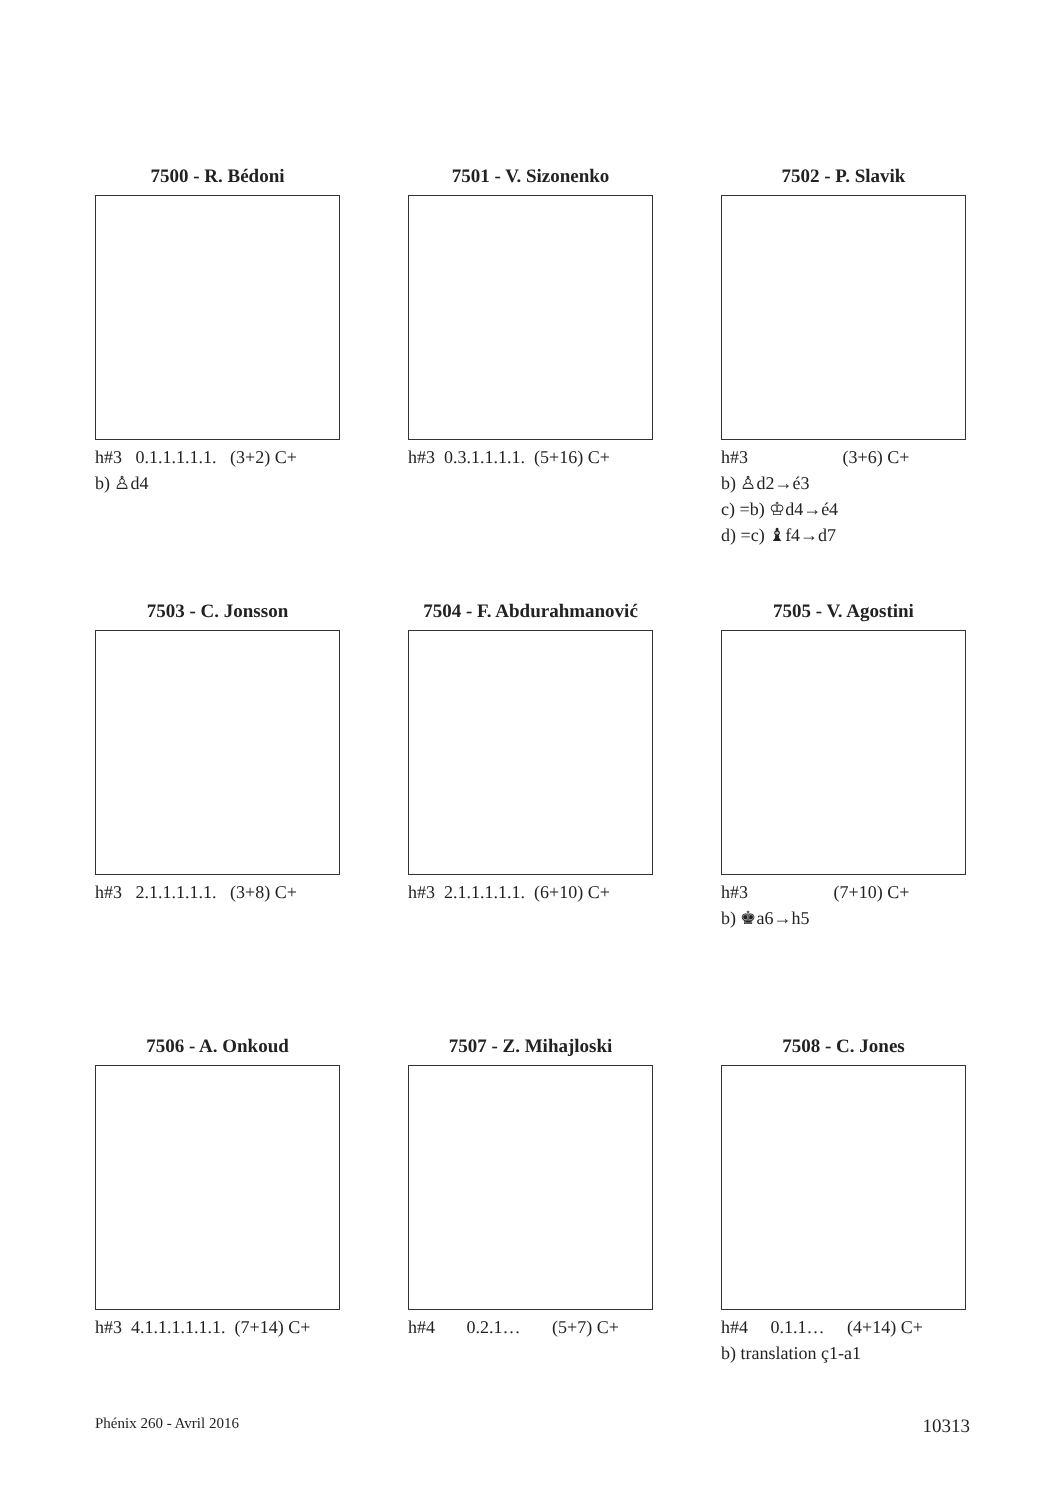7500 - R. Bédoni
h#3 0.1.1.1.1.1. (3+2) C+
b) ♙d4
7501 - V. Sizonenko
h#3 0.3.1.1.1.1. (5+16) C+
7502 - P. Slavik
h#3 (3+6) C+
b) ♙d2→é3
c) =b) ♔d4→é4
d) =c) ♝f4→d7
7503 - C. Jonsson
h#3 2.1.1.1.1.1. (3+8) C+
7504 - F. Abdurahmanović
h#3 2.1.1.1.1.1. (6+10) C+
7505 - V. Agostini
h#3 (7+10) C+
b) ♚a6→h5
7506 - A. Onkoud
h#3 4.1.1.1.1.1.1. (7+14) C+
7507 - Z. Mihajloski
h#4 0.2.1… (5+7) C+
7508 - C. Jones
h#4 0.1.1… (4+14) C+
b) translation ç1-a1
Phénix 260 - Avril 2016 10313